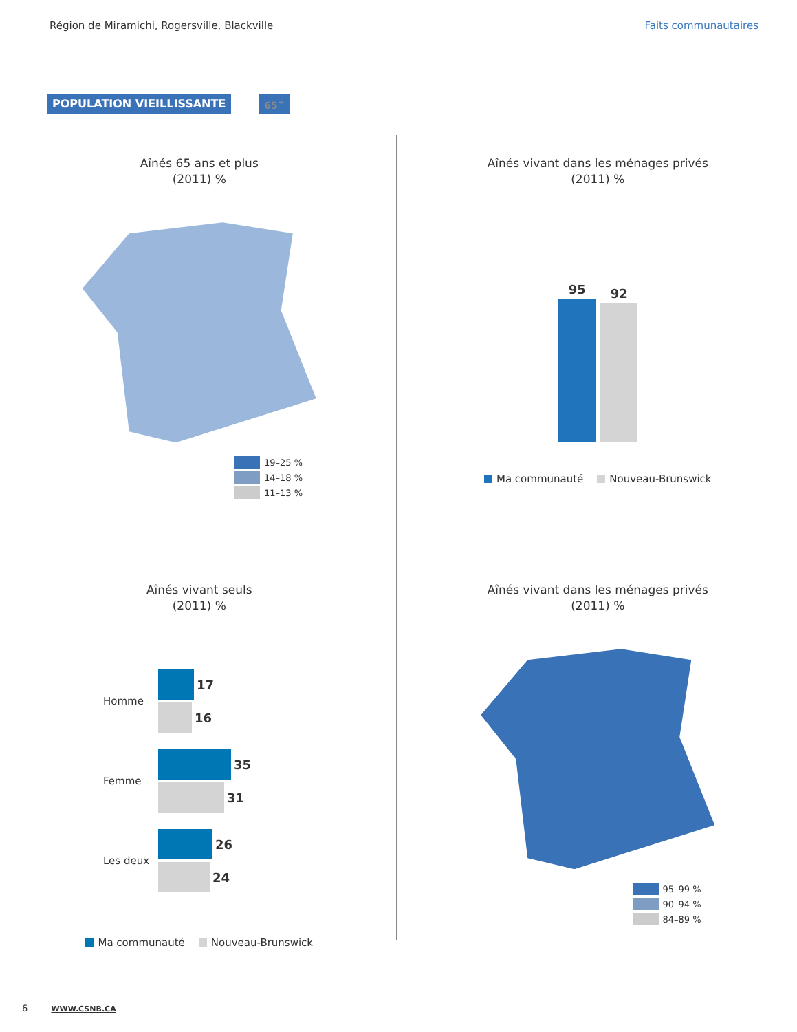Région de Miramichi, Rogersville, Blackville Faits communautaires
POPULATION VIEILLISSANTE 65<sup>+</sup>
Aînés 65 ans et plus
(2011) %
19–25 %
14–18 %
11–13 %
Aînés vivant dans les ménages privés
(2011) %
95
92
Ma communauté Nouveau-Brunswick
Aînés vivant seuls
(2011) %
Homme
17
16
Femme
35
31
Les deux
26
24
Ma communauté Nouveau-Brunswick
Aînés vivant dans les ménages privés
(2011) %
95–99 %
90–94 %
84–89 %
6 WWW.CSNB.CA